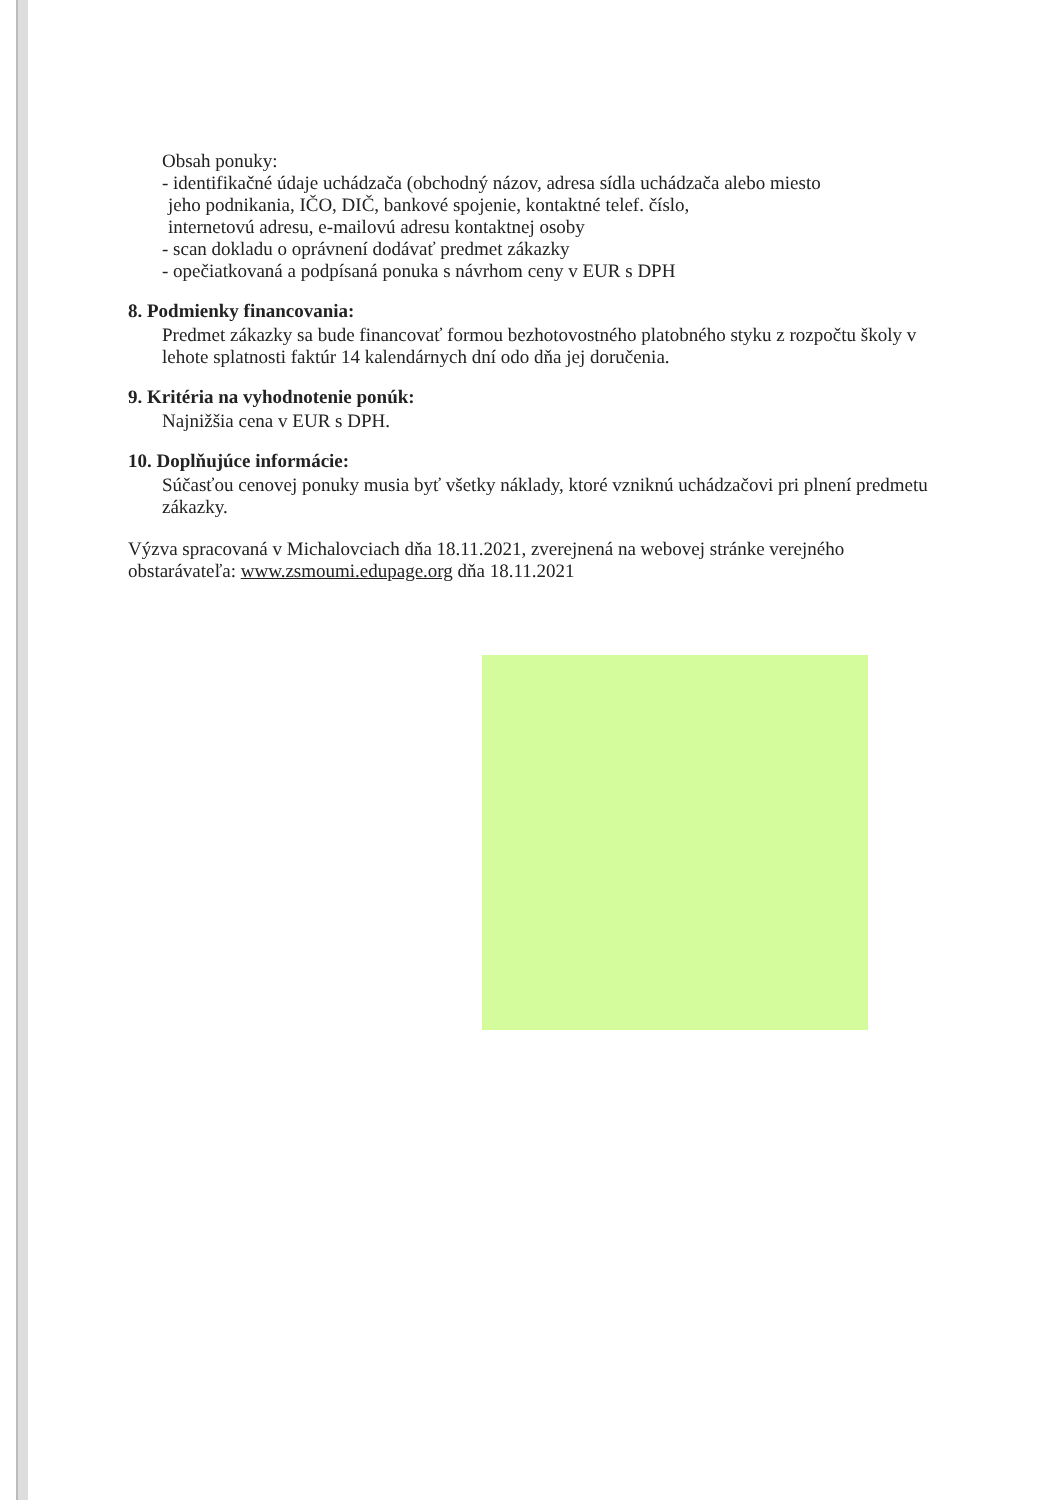Obsah ponuky:
- identifikačné údaje uchádzača (obchodný názov, adresa sídla uchádzača alebo miesto
jeho podnikania, IČO, DIČ, bankové spojenie, kontaktné telef. číslo,
internetovú adresu, e-mailovú adresu kontaktnej osoby
- scan dokladu o oprávnení dodávať predmet zákazky
- opečiatkovaná a podpísaná ponuka s návrhom ceny v EUR s DPH
8. Podmienky financovania:
Predmet zákazky sa bude financovať formou bezhotovostného platobného styku z rozpočtu školy v lehote splatnosti faktúr 14 kalendárnych dní odo dňa jej doručenia.
9. Kritéria na vyhodnotenie ponúk:
Najnižšia cena v EUR s DPH.
10. Doplňujúce informácie:
Súčasťou cenovej ponuky musia byť všetky náklady, ktoré vzniknú uchádzačovi pri plnení predmetu zákazky.
Výzva spracovaná v Michalovciach dňa 18.11.2021, zverejnená na webovej stránke verejného obstarávateľa: www.zsmoumi.edupage.org dňa 18.11.2021